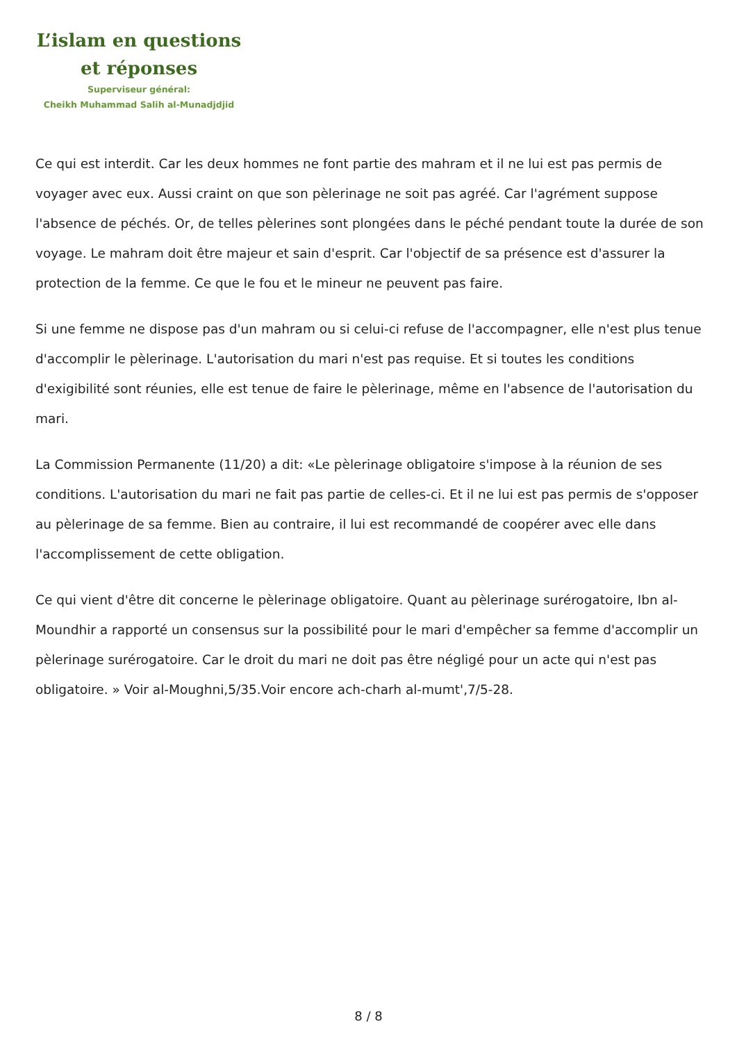L’islam en questions
et réponses
Superviseur général:
Cheikh Muhammad Salih al-Munadjdjid
Ce qui est interdit. Car les deux hommes ne font partie des mahram et il ne lui est pas permis de voyager avec eux. Aussi craint on que son pèlerinage ne soit pas agréé. Car l'agrément suppose l'absence de péchés. Or, de telles pèlerines sont plongées dans le péché pendant toute la durée de son voyage. Le mahram doit être majeur et sain d'esprit. Car l'objectif de sa présence est d'assurer la protection de la femme. Ce que le fou et le mineur ne peuvent pas faire.
Si une femme ne dispose pas d'un mahram ou si celui-ci refuse de l'accompagner, elle n'est plus tenue d'accomplir le pèlerinage. L'autorisation du mari n'est pas requise. Et si toutes les conditions d'exigibilité sont réunies, elle est tenue de faire le pèlerinage, même en l'absence de l'autorisation du mari.
La Commission Permanente (11/20) a dit: «Le pèlerinage obligatoire s'impose à la réunion de ses conditions. L'autorisation du mari ne fait pas partie de celles-ci. Et il ne lui est pas permis de s'opposer au pèlerinage de sa femme. Bien au contraire, il lui est recommandé de coopérer avec elle dans l'accomplissement de cette obligation.
Ce qui vient d'être dit concerne le pèlerinage obligatoire. Quant au pèlerinage surérogatoire, Ibn al-Moundhir a rapporté un consensus sur la possibilité pour le mari d'empêcher sa femme d'accomplir un pèlerinage surérogatoire. Car le droit du mari ne doit pas être négligé pour un acte qui n'est pas obligatoire. » Voir al-Moughni,5/35.Voir encore ach-charh al-mumt',7/5-28.
8 / 8